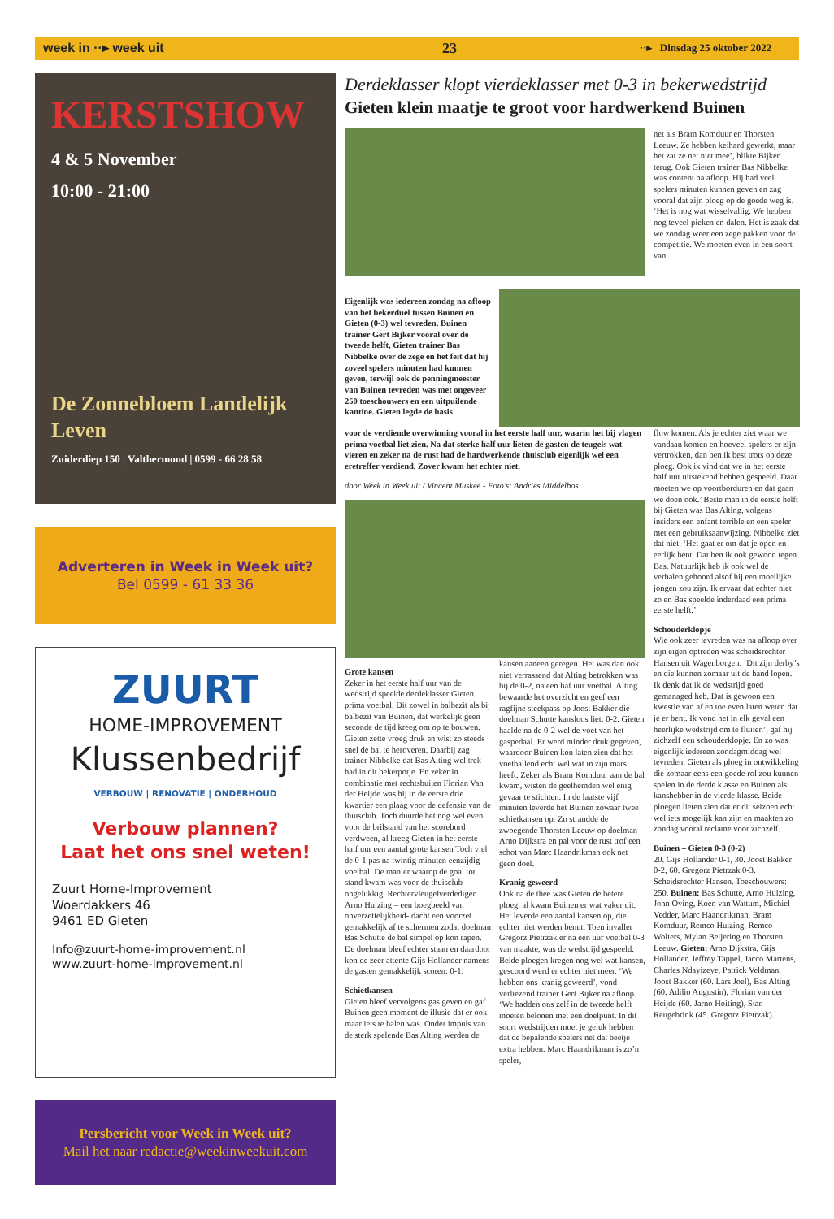week in ··▸ week uit 23 ··▸ Dinsdag 25 oktober 2022
KERSTSHOW
4 & 5 November
10:00 - 21:00
De Zonnebloem Landelijk Leven
Zuiderdiep 150 | Valthermond | 0599 - 66 28 58
Adverteren in Week in Week uit?
Bel 0599 - 61 33 36
ZUURT
HOME-IMPROVEMENT
Klussenbedrijf
VERBOUW | RENOVATIE | ONDERHOUD
Verbouw plannen?
Laat het ons snel weten!
Zuurt Home-Improvement
Woerdakkers 46
9461 ED Gieten
Info@zuurt-home-improvement.nl
www.zuurt-home-improvement.nl
Persbericht voor Week in Week uit?
Mail het naar redactie@weekinweekuit.com
Derdeklasser klopt vierdeklasser met 0-3 in bekerwedstrijd
Gieten klein maatje te groot voor hardwerkend Buinen
net als Bram Komduur en Thorsten Leeuw. Ze hebben keihard gewerkt, maar het zat ze net niet mee’, blikte Bijker terug. Ook Gieten trainer Bas Nibbelke was content na afloop. Hij had veel spelers minuten kunnen geven en zag vooral dat zijn ploeg op de goede weg is. ‘Het is nog wat wisselvallig. We hebben nog teveel pieken en dalen. Het is zaak dat we zondag weer een zege pakken voor de competitie. We moeten even in een soort van
Eigenlijk was iedereen zondag na afloop van het bekerduel tussen Buinen en Gieten (0-3) wel tevreden. Buinen trainer Gert Bijker vooral over de tweede helft, Gieten trainer Bas Nibbelke over de zege en het feit dat hij zoveel spelers minuten had kunnen geven, terwijl ook de penningmeester van Buinen tevreden was met ongeveer 250 toeschouwers en een uitpuilende kantine. Gieten legde de basis
voor de verdiende overwinning vooral in het eerste half uur, waarin het bij vlagen prima voetbal liet zien. Na dat sterke half uur lieten de gasten de teugels wat vieren en zeker na de rust had de hardwerkende thuisclub eigenlijk wel een eretreffer verdiend. Zover kwam het echter niet.
door Week in Week uit / Vincent Muskee - Foto’s: Andries Middelbos
Grote kansen
Zeker in het eerste half uur van de wedstrijd speelde derdeklasser Gieten prima voetbal. Dit zowel in balbezit als bij balbezit van Buinen, dat werkelijk geen seconde de tijd kreeg om op te bouwen. Gieten zette vroeg druk en wist zo steeds snel de bal te heroveren. Daarbij zag trainer Nibbelke dat Bas Alting wel trek had in dit bekerpotje. En zeker in combinatie met rechtsbuiten Florian Van der Heijde was hij in de eerste drie kwartier een plaag voor de defensie van de thuisclub. Toch duurde het nog wel even voor de brilstand van het scorebord verdween, al kreeg Gieten in het eerste half uur een aantal grote kansen Toch viel de 0-1 pas na twintig minuten eenzijdig voetbal. De manier waarop de goal tot stand kwam was voor de thuisclub ongelukkig. Rechtervleugelverdediger Arno Huizing – een boegbeeld van onverzettelijkheid- dacht een voorzet gemakkelijk af te schermen zodat doelman Bas Schutte de bal simpel op kon rapen. De doelman bleef echter staan en daardoor kon de zeer attente Gijs Hollander namens de gasten gemakkelijk scoren: 0-1.
Schietkansen
Gieten bleef vervolgens gas geven en gaf Buinen geen moment de illusie dat er ook maar iets te halen was. Onder impuls van de sterk spelende Bas Alting werden de
kansen aaneen geregen. Het was dan ook niet verrassend dat Alting betrokken was bij de 0-2, na een haf uur voetbal. Alting bewaarde het overzicht en geef een ragfijne steekpass op Joost Bakker die doelman Schutte kansloos liet: 0-2. Gieten haalde na de 0-2 wel de voet van het gaspedaal. Er werd minder druk gegeven, waardoor Buinen kon laten zien dat het voetballend echt wel wat in zijn mars heeft. Zeker als Bram Komduur aan de bal kwam, wisten de geelhemden wel enig gevaar te stichten. In de laatste vijf minuten leverde het Buinen zowaar twee schietkansen op. Zo strandde de zwoegende Thorsten Leeuw op doelman Arno Dijkstra en pal voor de rust trof een schot van Marc Haandrikman ook net geen doel.
Kranig geweerd
Ook na de thee was Gieten de betere ploeg, al kwam Buinen er wat vaker uit. Het leverde een aantal kansen op, die echter niet werden benut. Toen invaller Gregorz Pietrzak er na een uur voetbal 0-3 van maakte, was de wedstrijd gespeeld. Beide ploegen kregen nog wel wat kansen, gescoord werd er echter niet meer. ‘We hebben ons kranig geweerd’, vond verliezend trainer Gert Bijker na afloop. ‘We hadden ons zelf in de tweede helft moeten belonen met een doelpunt. In dit soort wedstrijden moet je geluk hebben dat de bepalende spelers net dat beetje extra hebben. Marc Haandrikman is zo’n speler,
flow komen. Als je echter ziet waar we vandaan komen en hoeveel spelers er zijn vertrokken, dan ben ik best trots op deze ploeg. Ook ik vind dat we in het eerste half uur uitstekend hebben gespeeld. Daar moeten we op voortborduren en dat gaan we doen ook.’ Beste man in de eerste helft bij Gieten was Bas Alting, volgens insiders een enfant terrible en een speler met een gebruiksaanwijzing. Nibbelke ziet dat niet. ‘Het gaat er om dat je open en eerlijk bent. Dat ben ik ook gewoon tegen Bas. Natuurlijk heb ik ook wel de verhalen gehoord alsof hij een moeilijke jongen zou zijn. Ik ervaar dat echter niet zo en Bas speelde inderdaad een prima eerste helft.’
Schouderklopje
Wie ook zeer tevreden was na afloop over zijn eigen optreden was scheidsrechter Hansen uit Wagenborgen. ‘Dit zijn derby’s en die kunnen zomaar uit de hand lopen. Ik denk dat ik de wedstrijd goed gemanaged heb. Dat is gewoon een kwestie van af en toe even laten weten dat je er bent. Ik vond het in elk geval een heerlijke wedstrijd om te fluiten’, gaf hij zichzelf een schouderklopje. En zo was eigenlijk iedereen zondagmiddag wel tevreden. Gieten als ploeg in ontwikkeling die zomaar eens een goede rol zou kunnen spelen in de derde klasse en Buinen als kanshebber in de vierde klasse. Beide ploegen lieten zien dat er dit seizoen echt wel iets mogelijk kan zijn en maakten zo zondag vooral reclame voor zichzelf.
Buinen – Gieten 0-3 (0-2)
20. Gijs Hollander 0-1, 30. Joost Bakker 0-2, 60. Gregorz Pietrzak 0-3. Scheidsrechter Hansen. Toeschouwers: 250. Buinen: Bas Schutte, Arno Huizing, John Oving, Koen van Wattum, Michiel Vedder, Marc Haandrikman, Bram Komduur, Remco Huizing, Remco Wolters, Mylan Beijering en Thorsten Leeuw. Gieten: Arno Dijkstra, Gijs Hollander, Jeffrey Tappel, Jacco Martens, Charles Ndayizeye, Patrick Veldman, Joost Bakker (60. Lars Joel), Bas Alting (60. Adilio Augustin), Florian van der Heijde (60. Jarno Hoiting), Stan Reugebrink (45. Gregorz Pietrzak).